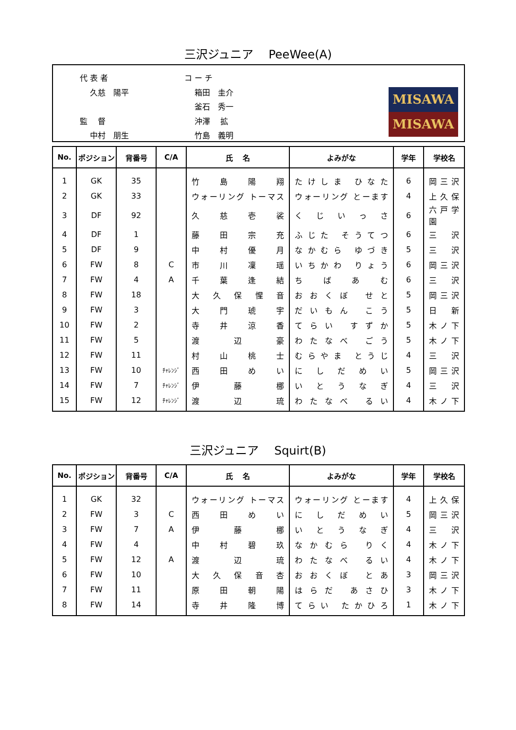三沢ジュニア　 PeeWee(A)
代 表 者
　 久慈　陽平
監　 督
　 中村　朋生
コ ー チ
　 箱田　圭介
　 釜石　秀一
　 沖澤　 拡
　 竹島　義明
MISAWA
MISAWA
| No. | ポジション | 背番号 | C/A | 氏 名 | よみがな | 学年 | 学校名 |
| --- | --- | --- | --- | --- | --- | --- | --- |
| 1 | GK | 35 | | 竹 島 陽 翔 | たけしま ひなた | 6 | 岡 三 沢 |
| 2 | GK | 33 | | ウォーリング トーマス | ウォーリング とーます | 4 | 上 久 保 |
| 3 | DF | 92 | | 久 慈 壱 裟 | く じ い っ さ | 6 | 六戸学園 |
| 4 | DF | 1 | | 藤 田 宗 充 | ふじた そうてつ | 6 | 三 沢 |
| 5 | DF | 9 | | 中 村 優 月 | なかむら ゆづき | 5 | 三 沢 |
| 6 | FW | 8 | C | 市 川 凜 瑶 | いちかわ りょう | 6 | 岡 三 沢 |
| 7 | FW | 4 | A | 千 葉 逢 結 | ち ば あ む | 6 | 三 沢 |
| 8 | FW | 18 | | 大 久 保 惺 音 | おおくぼ せと | 5 | 岡 三 沢 |
| 9 | FW | 3 | | 大 門 琥 宇 | だいもん こう | 5 | 日 新 |
| 10 | FW | 2 | | 寺 井 涼 香 | てらい すずか | 5 | 木 ノ 下 |
| 11 | FW | 5 | | 渡 辺 豪 | わたなべ ごう | 5 | 木 ノ 下 |
| 12 | FW | 11 | | 村 山 桃 士 | むらやま とうじ | 4 | 三 沢 |
| 13 | FW | 10 | ﾁｬﾚﾝｼﾞ | 西 田 め い | に し だ め い | 5 | 岡 三 沢 |
| 14 | FW | 7 | ﾁｬﾚﾝｼﾞ | 伊 藤 梛 | い と う な ぎ | 4 | 三 沢 |
| 15 | FW | 12 | ﾁｬﾚﾝｼﾞ | 渡 辺 琉 | わたなべ るい | 4 | 木 ノ 下 |
三沢ジュニア　 Squirt(B)
| No. | ポジション | 背番号 | C/A | 氏 名 | よみがな | 学年 | 学校名 |
| --- | --- | --- | --- | --- | --- | --- | --- |
| 1 | GK | 32 | | ウォーリング トーマス | ウォーリング とーます | 4 | 上 久 保 |
| 2 | FW | 3 | C | 西 田 め い | に し だ め い | 5 | 岡 三 沢 |
| 3 | FW | 7 | A | 伊 藤 梛 | い と う な ぎ | 4 | 三 沢 |
| 4 | FW | 4 | | 中 村 碧 玖 | なかむら りく | 4 | 木 ノ 下 |
| 5 | FW | 12 | A | 渡 辺 琉 | わたなべ るい | 4 | 木 ノ 下 |
| 6 | FW | 10 | | 大 久 保 音 杏 | おおくぼ とあ | 3 | 岡 三 沢 |
| 7 | FW | 11 | | 原 田 朝 陽 | はらだ あさひ | 3 | 木 ノ 下 |
| 8 | FW | 14 | | 寺 井 隆 博 | てらい たかひろ | 1 | 木 ノ 下 |